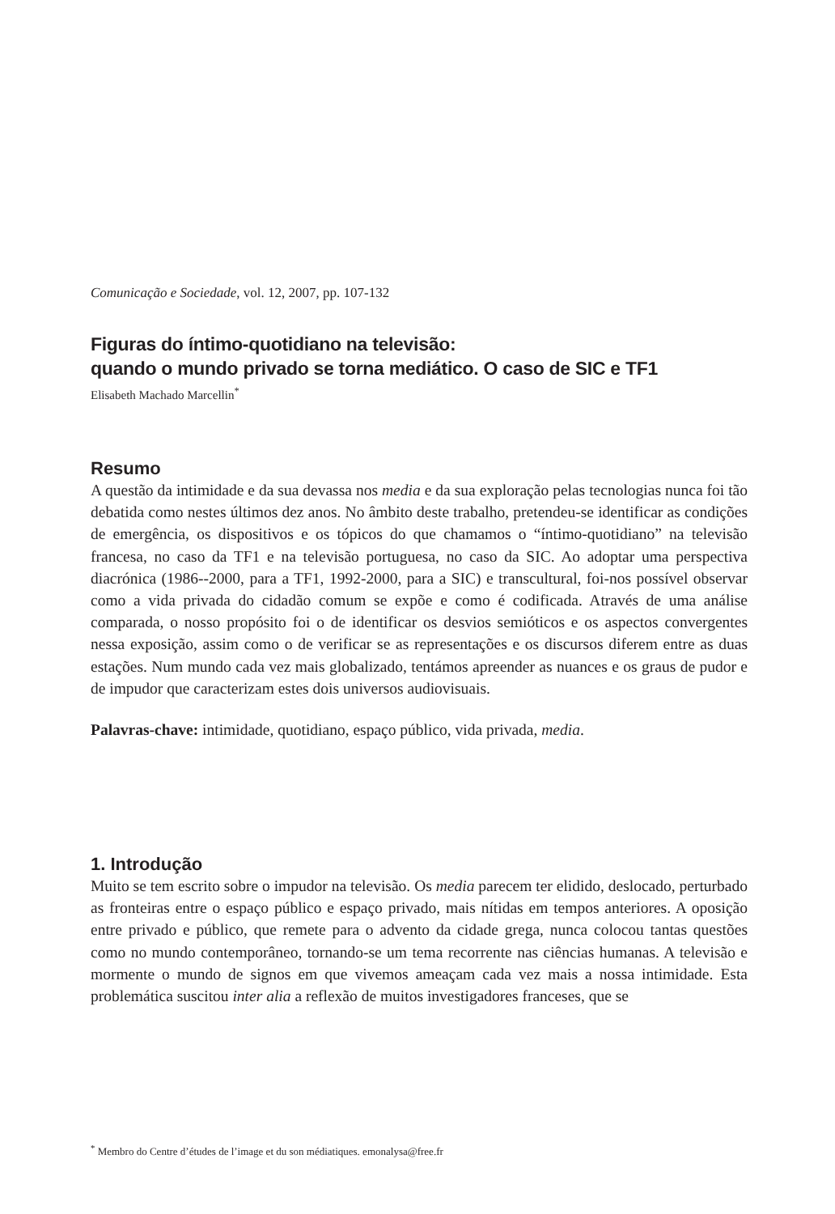Comunicação e Sociedade, vol. 12, 2007, pp. 107-132
Figuras do íntimo-quotidiano na televisão:
quando o mundo privado se torna mediático. O caso de SIC e TF1
Elisabeth Machado Marcellin<sup>*</sup>
Resumo
A questão da intimidade e da sua devassa nos media e da sua exploração pelas tecnologias nunca foi tão debatida como nestes últimos dez anos. No âmbito deste trabalho, pretendeu-se identificar as condições de emergência, os dispositivos e os tópicos do que chamamos o “íntimo-quotidiano” na televisão francesa, no caso da TF1 e na televisão portuguesa, no caso da SIC. Ao adoptar uma perspectiva diacrónica (1986--2000, para a TF1, 1992-2000, para a SIC) e transcultural, foi-nos possível observar como a vida privada do cidadão comum se expõe e como é codificada. Através de uma análise comparada, o nosso propósito foi o de identificar os desvios semióticos e os aspectos convergentes nessa exposição, assim como o de verificar se as representações e os discursos diferem entre as duas estações. Num mundo cada vez mais globalizado, tentámos apreender as nuances e os graus de pudor e de impudor que caracterizam estes dois universos audiovisuais.
Palavras-chave: intimidade, quotidiano, espaço público, vida privada, media.
1. Introdução
Muito se tem escrito sobre o impudor na televisão. Os media parecem ter elidido, deslocado, perturbado as fronteiras entre o espaço público e espaço privado, mais nítidas em tempos anteriores. A oposição entre privado e público, que remete para o advento da cidade grega, nunca colocou tantas questões como no mundo contemporâneo, tornando-se um tema recorrente nas ciências humanas. A televisão e mormente o mundo de signos em que vivemos ameaçam cada vez mais a nossa intimidade. Esta problemática suscitou inter alia a reflexão de muitos investigadores franceses, que se
<sup>*</sup> Membro do Centre d’études de l’image et du son médiatiques. emonalysa@free.fr